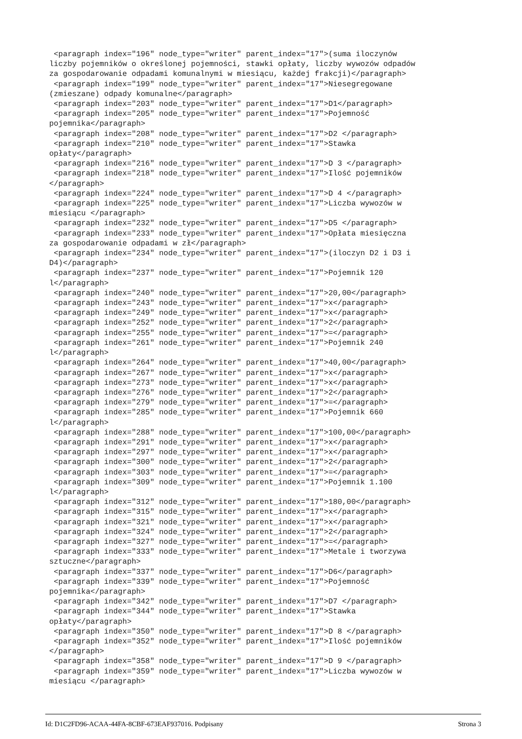<paragraph index="196" node_type="writer" parent_index="17">(suma iloczynów
liczby pojemników o określonej pojemności, stawki opłaty, liczby wywozów odpadów
za gospodarowanie odpadami komunalnymi w miesiącu, każdej frakcji)</paragraph>
 <paragraph index="199" node_type="writer" parent_index="17">Niesegregowane
(zmieszane) odpady komunalne</paragraph>
 <paragraph index="203" node_type="writer" parent_index="17">D1</paragraph>
 <paragraph index="205" node_type="writer" parent_index="17">Pojemność
pojemnika</paragraph>
 <paragraph index="208" node_type="writer" parent_index="17">D2 </paragraph>
 <paragraph index="210" node_type="writer" parent_index="17">Stawka
opłaty</paragraph>
 <paragraph index="216" node_type="writer" parent_index="17">D 3 </paragraph>
 <paragraph index="218" node_type="writer" parent_index="17">Ilość pojemników
</paragraph>
 <paragraph index="224" node_type="writer" parent_index="17">D 4 </paragraph>
 <paragraph index="225" node_type="writer" parent_index="17">Liczba wywozów w
miesiącu </paragraph>
 <paragraph index="232" node_type="writer" parent_index="17">D5 </paragraph>
 <paragraph index="233" node_type="writer" parent_index="17">Opłata miesięczna
za gospodarowanie odpadami w zł</paragraph>
 <paragraph index="234" node_type="writer" parent_index="17">(iloczyn D2 i D3 i
D4)</paragraph>
 <paragraph index="237" node_type="writer" parent_index="17">Pojemnik 120
l</paragraph>
 <paragraph index="240" node_type="writer" parent_index="17">20,00</paragraph>
 <paragraph index="243" node_type="writer" parent_index="17">x</paragraph>
 <paragraph index="249" node_type="writer" parent_index="17">x</paragraph>
 <paragraph index="252" node_type="writer" parent_index="17">2</paragraph>
 <paragraph index="255" node_type="writer" parent_index="17">=</paragraph>
 <paragraph index="261" node_type="writer" parent_index="17">Pojemnik 240
l</paragraph>
 <paragraph index="264" node_type="writer" parent_index="17">40,00</paragraph>
 <paragraph index="267" node_type="writer" parent_index="17">x</paragraph>
 <paragraph index="273" node_type="writer" parent_index="17">x</paragraph>
 <paragraph index="276" node_type="writer" parent_index="17">2</paragraph>
 <paragraph index="279" node_type="writer" parent_index="17">=</paragraph>
 <paragraph index="285" node_type="writer" parent_index="17">Pojemnik 660
l</paragraph>
 <paragraph index="288" node_type="writer" parent_index="17">100,00</paragraph>
 <paragraph index="291" node_type="writer" parent_index="17">x</paragraph>
 <paragraph index="297" node_type="writer" parent_index="17">x</paragraph>
 <paragraph index="300" node_type="writer" parent_index="17">2</paragraph>
 <paragraph index="303" node_type="writer" parent_index="17">=</paragraph>
 <paragraph index="309" node_type="writer" parent_index="17">Pojemnik 1.100
l</paragraph>
 <paragraph index="312" node_type="writer" parent_index="17">180,00</paragraph>
 <paragraph index="315" node_type="writer" parent_index="17">x</paragraph>
 <paragraph index="321" node_type="writer" parent_index="17">x</paragraph>
 <paragraph index="324" node_type="writer" parent_index="17">2</paragraph>
 <paragraph index="327" node_type="writer" parent_index="17">=</paragraph>
 <paragraph index="333" node_type="writer" parent_index="17">Metale i tworzywa
sztuczne</paragraph>
 <paragraph index="337" node_type="writer" parent_index="17">D6</paragraph>
 <paragraph index="339" node_type="writer" parent_index="17">Pojemność
pojemnika</paragraph>
 <paragraph index="342" node_type="writer" parent_index="17">D7 </paragraph>
 <paragraph index="344" node_type="writer" parent_index="17">Stawka
opłaty</paragraph>
 <paragraph index="350" node_type="writer" parent_index="17">D 8 </paragraph>
 <paragraph index="352" node_type="writer" parent_index="17">Ilość pojemników
</paragraph>
 <paragraph index="358" node_type="writer" parent_index="17">D 9 </paragraph>
 <paragraph index="359" node_type="writer" parent_index="17">Liczba wywozów w
miesiącu </paragraph>
Id: D1C2FD96-ACAA-44FA-8CBF-673EAF937016. Podpisany Strona 3